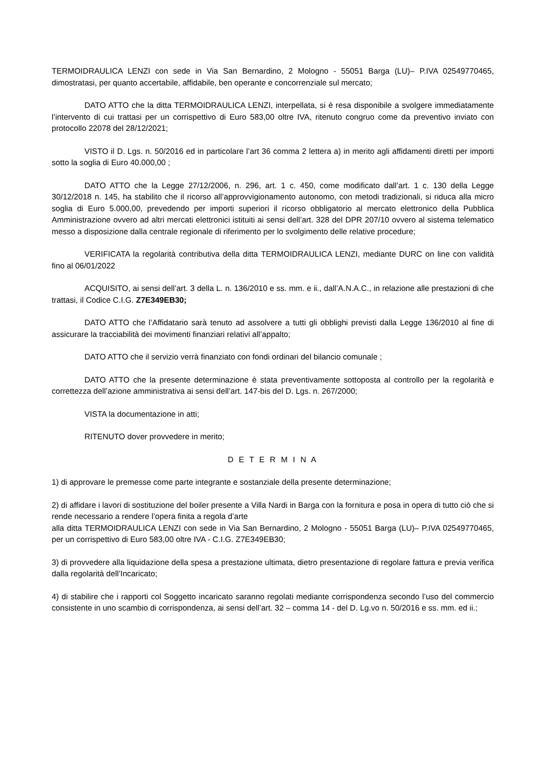TERMOIDRAULICA LENZI con sede in Via San Bernardino, 2 Mologno - 55051 Barga (LU)– P.IVA 02549770465, dimostratasi, per quanto accertabile, affidabile, ben operante e concorrenziale sul mercato;
DATO ATTO che la ditta TERMOIDRAULICA LENZI, interpellata, si è resa disponibile a svolgere immediatamente l’intervento di cui trattasi per un corrispettivo di Euro 583,00 oltre IVA, ritenuto congruo come da preventivo inviato con protocollo 22078 del 28/12/2021;
VISTO il D. Lgs. n. 50/2016 ed in particolare l’art 36 comma 2 lettera a) in merito agli affidamenti diretti per importi sotto la soglia di Euro 40.000,00 ;
DATO ATTO che la Legge 27/12/2006, n. 296, art. 1 c. 450, come modificato dall’art. 1 c. 130 della Legge 30/12/2018 n. 145, ha stabilito che il ricorso all’approvvigionamento autonomo, con metodi tradizionali, si riduca alla micro soglia di Euro 5.000,00, prevedendo per importi superiori il ricorso obbligatorio al mercato elettronico della Pubblica Amministrazione ovvero ad altri mercati elettronici istituiti ai sensi dell’art. 328 del DPR 207/10 ovvero al sistema telematico messo a disposizione dalla centrale regionale di riferimento per lo svolgimento delle relative procedure;
VERIFICATA la regolarità contributiva della ditta TERMOIDRAULICA LENZI, mediante DURC on line con validità fino al 06/01/2022
ACQUISITO, ai sensi dell’art. 3 della L. n. 136/2010 e ss. mm. e ii., dall’A.N.A.C., in relazione alle prestazioni di che trattasi, il Codice C.I.G. Z7E349EB30;
DATO ATTO che l’Affidatario sarà tenuto ad assolvere a tutti gli obblighi previsti dalla Legge 136/2010 al fine di assicurare la tracciabilità dei movimenti finanziari relativi all’appalto;
DATO ATTO che il servizio verrà finanziato con fondi ordinari del bilancio comunale ;
DATO ATTO che la presente determinazione è stata preventivamente sottoposta al controllo per la regolarità e correttezza dell’azione amministrativa ai sensi dell’art. 147-bis del D. Lgs. n. 267/2000;
VISTA la documentazione in atti;
RITENUTO dover provvedere in merito;
D E T E R M I N A
1) di approvare le premesse come parte integrante e sostanziale della presente determinazione;
2) di affidare i lavori di sostituzione del boiler presente a Villa Nardi in Barga con la fornitura e posa in opera di tutto ciò che si rende necessario a rendere l’opera finita a regola d’arte
alla ditta TERMOIDRAULICA LENZI con sede in Via San Bernardino, 2 Mologno - 55051 Barga (LU)– P.IVA 02549770465, per un corrispettivo di Euro 583,00 oltre IVA - C.I.G. Z7E349EB30;
3) di provvedere alla liquidazione della spesa a prestazione ultimata, dietro presentazione di regolare fattura e previa verifica dalla regolarità dell’Incaricato;
4) di stabilire che i rapporti col Soggetto incaricato saranno regolati mediante corrispondenza secondo l’uso del commercio consistente in uno scambio di corrispondenza, ai sensi dell’art. 32 – comma 14 - del D. Lg.vo n. 50/2016 e ss. mm. ed ii.;